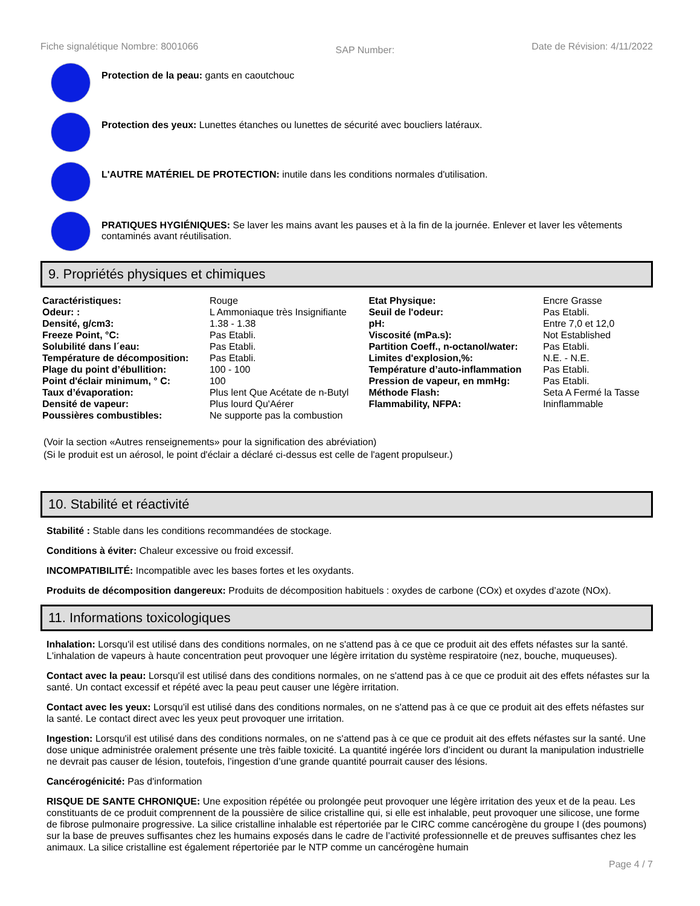Fiche signalétique Nombre: 8001066 SAP Number: Date de Révision: 4/11/2022
Protection de la peau: gants en caoutchouc
Protection des yeux: Lunettes étanches ou lunettes de sécurité avec boucliers latéraux.
L'AUTRE MATÉRIEL DE PROTECTION: inutile dans les conditions normales d'utilisation.
PRATIQUES HYGIÉNIQUES: Se laver les mains avant les pauses et à la fin de la journée. Enlever et laver les vêtements contaminés avant réutilisation.
9. Propriétés physiques et chimiques
| Caractéristiques: | Rouge | Etat Physique: | Encre Grasse |
| Odeur: : | L Ammoniaque très Insignifiante | Seuil de l'odeur: | Pas Etabli. |
| Densité, g/cm3: | 1.38 - 1.38 | pH: | Entre 7,0 et 12,0 |
| Freeze Point, °C: | Pas Etabli. | Viscosité (mPa.s): | Not Established |
| Solubilité dans l´eau: | Pas Etabli. | Partition Coeff., n-octanol/water: | Pas Etabli. |
| Température de décomposition: | Pas Etabli. | Limites d'explosion,%: | N.E. - N.E. |
| Plage du point d’ébullition: | 100 - 100 | Température d’auto-inflammation | Pas Etabli. |
| Point d'éclair minimum, ° C: | 100 | Pression de vapeur, en mmHg: | Pas Etabli. |
| Taux d’évaporation: | Plus lent Que Acétate de n-Butyl | Méthode Flash: | Seta A Fermé la Tasse |
| Densité de vapeur: | Plus lourd Qu'Aérer | Flammability, NFPA: | Ininflammable |
| Poussières combustibles: | Ne supporte pas la combustion | | |
(Voir la section «Autres renseignements» pour la signification des abréviation)
(Si le produit est un aérosol, le point d'éclair a déclaré ci-dessus est celle de l'agent propulseur.)
10. Stabilité et réactivité
Stabilité : Stable dans les conditions recommandées de stockage.
Conditions à éviter: Chaleur excessive ou froid excessif.
INCOMPATIBILITÉ: Incompatible avec les bases fortes et les oxydants.
Produits de décomposition dangereux: Produits de décomposition habituels : oxydes de carbone (COx) et oxydes d’azote (NOx).
11. Informations toxicologiques
Inhalation: Lorsqu'il est utilisé dans des conditions normales, on ne s'attend pas à ce que ce produit ait des effets néfastes sur la santé. L'inhalation de vapeurs à haute concentration peut provoquer une légère irritation du système respiratoire (nez, bouche, muqueuses).
Contact avec la peau: Lorsqu'il est utilisé dans des conditions normales, on ne s'attend pas à ce que ce produit ait des effets néfastes sur la santé. Un contact excessif et répété avec la peau peut causer une légère irritation.
Contact avec les yeux: Lorsqu'il est utilisé dans des conditions normales, on ne s'attend pas à ce que ce produit ait des effets néfastes sur la santé. Le contact direct avec les yeux peut provoquer une irritation.
Ingestion: Lorsqu'il est utilisé dans des conditions normales, on ne s'attend pas à ce que ce produit ait des effets néfastes sur la santé. Une dose unique administrée oralement présente une très faible toxicité. La quantité ingérée lors d’incident ou durant la manipulation industrielle ne devrait pas causer de lésion, toutefois, l’ingestion d’une grande quantité pourrait causer des lésions.
Cancérogénicité: Pas d'information
RISQUE DE SANTE CHRONIQUE: Une exposition répétée ou prolongée peut provoquer une légère irritation des yeux et de la peau. Les constituants de ce produit comprennent de la poussière de silice cristalline qui, si elle est inhalable, peut provoquer une silicose, une forme de fibrose pulmonaire progressive. La silice cristalline inhalable est répertoriée par le CIRC comme cancérogène du groupe I (des poumons) sur la base de preuves suffisantes chez les humains exposés dans le cadre de l’activité professionnelle et de preuves suffisantes chez les animaux. La silice cristalline est également répertoriée par le NTP comme un cancérogène humain
Page 4 / 7